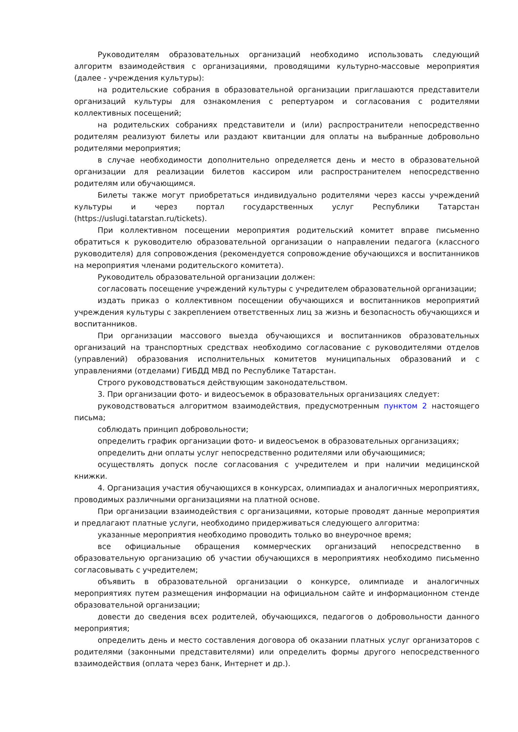Руководителям образовательных организаций необходимо использовать следующий алгоритм взаимодействия с организациями, проводящими культурно-массовые мероприятия (далее - учреждения культуры):
на родительские собрания в образовательной организации приглашаются представители организаций культуры для ознакомления с репертуаром и согласования с родителями коллективных посещений;
на родительских собраниях представители и (или) распространители непосредственно родителям реализуют билеты или раздают квитанции для оплаты на выбранные добровольно родителями мероприятия;
в случае необходимости дополнительно определяется день и место в образовательной организации для реализации билетов кассиром или распространителем непосредственно родителям или обучающимся.
Билеты также могут приобретаться индивидуально родителями через кассы учреждений культуры и через портал государственных услуг Республики Татарстан (https://uslugi.tatarstan.ru/tickets).
При коллективном посещении мероприятия родительский комитет вправе письменно обратиться к руководителю образовательной организации о направлении педагога (классного руководителя) для сопровождения (рекомендуется сопровождение обучающихся и воспитанников на мероприятия членами родительского комитета).
Руководитель образовательной организации должен:
согласовать посещение учреждений культуры с учредителем образовательной организации;
издать приказ о коллективном посещении обучающихся и воспитанников мероприятий учреждения культуры с закреплением ответственных лиц за жизнь и безопасность обучающихся и воспитанников.
При организации массового выезда обучающихся и воспитанников образовательных организаций на транспортных средствах необходимо согласование с руководителями отделов (управлений) образования исполнительных комитетов муниципальных образований и с управлениями (отделами) ГИБДД МВД по Республике Татарстан.
Строго руководствоваться действующим законодательством.
3. При организации фото- и видеосъемок в образовательных организациях следует:
руководствоваться алгоритмом взаимодействия, предусмотренным пунктом 2 настоящего письма;
соблюдать принцип добровольности;
определить график организации фото- и видеосъемок в образовательных организациях;
определить дни оплаты услуг непосредственно родителями или обучающимися;
осуществлять допуск после согласования с учредителем и при наличии медицинской книжки.
4. Организация участия обучающихся в конкурсах, олимпиадах и аналогичных мероприятиях, проводимых различными организациями на платной основе.
При организации взаимодействия с организациями, которые проводят данные мероприятия и предлагают платные услуги, необходимо придерживаться следующего алгоритма:
указанные мероприятия необходимо проводить только во внеурочное время;
все официальные обращения коммерческих организаций непосредственно в образовательную организацию об участии обучающихся в мероприятиях необходимо письменно согласовывать с учредителем;
объявить в образовательной организации о конкурсе, олимпиаде и аналогичных мероприятиях путем размещения информации на официальном сайте и информационном стенде образовательной организации;
довести до сведения всех родителей, обучающихся, педагогов о добровольности данного мероприятия;
определить день и место составления договора об оказании платных услуг организаторов с родителями (законными представителями) или определить формы другого непосредственного взаимодействия (оплата через банк, Интернет и др.).